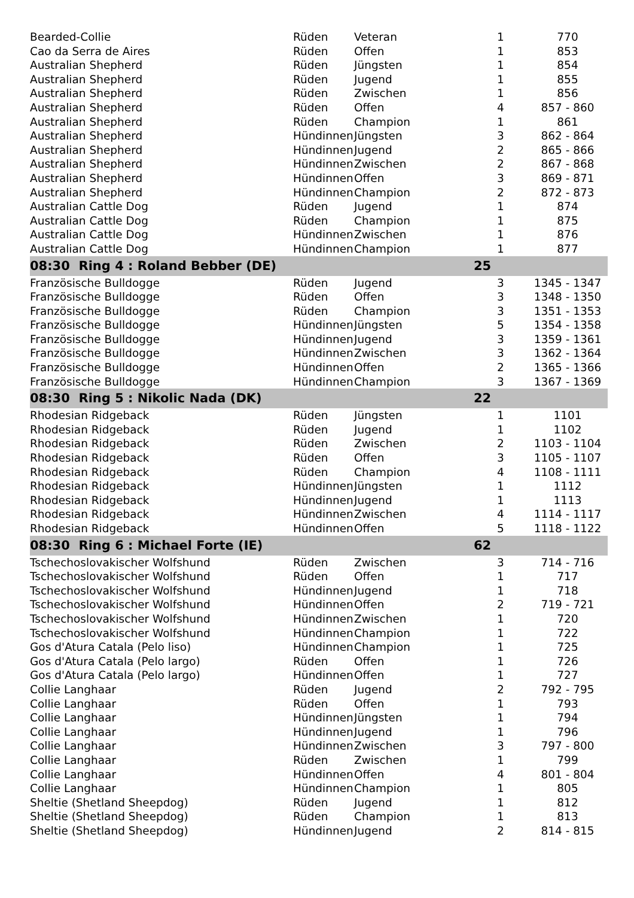| Bearded-Collie | Rüden | Veteran | 1 | 770 |
| Cao da Serra de Aires | Rüden | Offen | 1 | 853 |
| Australian Shepherd | Rüden | Jüngsten | 1 | 854 |
| Australian Shepherd | Rüden | Jugend | 1 | 855 |
| Australian Shepherd | Rüden | Zwischen | 1 | 856 |
| Australian Shepherd | Rüden | Offen | 4 | 857 - 860 |
| Australian Shepherd | Rüden | Champion | 1 | 861 |
| Australian Shepherd | Hündinnen | Jüngsten | 3 | 862 - 864 |
| Australian Shepherd | Hündinnen | Jugend | 2 | 865 - 866 |
| Australian Shepherd | Hündinnen | Zwischen | 2 | 867 - 868 |
| Australian Shepherd | Hündinnen | Offen | 3 | 869 - 871 |
| Australian Shepherd | Hündinnen | Champion | 2 | 872 - 873 |
| Australian Cattle Dog | Rüden | Jugend | 1 | 874 |
| Australian Cattle Dog | Rüden | Champion | 1 | 875 |
| Australian Cattle Dog | Hündinnen | Zwischen | 1 | 876 |
| Australian Cattle Dog | Hündinnen | Champion | 1 | 877 |
| 08:30 Ring 4 : Roland Bebber (DE) | | | 25 | |
| Französische Bulldogge | Rüden | Jugend | 3 | 1345 - 1347 |
| Französische Bulldogge | Rüden | Offen | 3 | 1348 - 1350 |
| Französische Bulldogge | Rüden | Champion | 3 | 1351 - 1353 |
| Französische Bulldogge | Hündinnen | Jüngsten | 5 | 1354 - 1358 |
| Französische Bulldogge | Hündinnen | Jugend | 3 | 1359 - 1361 |
| Französische Bulldogge | Hündinnen | Zwischen | 3 | 1362 - 1364 |
| Französische Bulldogge | Hündinnen | Offen | 2 | 1365 - 1366 |
| Französische Bulldogge | Hündinnen | Champion | 3 | 1367 - 1369 |
| 08:30 Ring 5 : Nikolic Nada (DK) | | | 22 | |
| Rhodesian Ridgeback | Rüden | Jüngsten | 1 | 1101 |
| Rhodesian Ridgeback | Rüden | Jugend | 1 | 1102 |
| Rhodesian Ridgeback | Rüden | Zwischen | 2 | 1103 - 1104 |
| Rhodesian Ridgeback | Rüden | Offen | 3 | 1105 - 1107 |
| Rhodesian Ridgeback | Rüden | Champion | 4 | 1108 - 1111 |
| Rhodesian Ridgeback | Hündinnen | Jüngsten | 1 | 1112 |
| Rhodesian Ridgeback | Hündinnen | Jugend | 1 | 1113 |
| Rhodesian Ridgeback | Hündinnen | Zwischen | 4 | 1114 - 1117 |
| Rhodesian Ridgeback | Hündinnen | Offen | 5 | 1118 - 1122 |
| 08:30 Ring 6 : Michael Forte (IE) | | | 62 | |
| Tschechoslovakischer Wolfshund | Rüden | Zwischen | 3 | 714 - 716 |
| Tschechoslovakischer Wolfshund | Rüden | Offen | 1 | 717 |
| Tschechoslovakischer Wolfshund | Hündinnen | Jugend | 1 | 718 |
| Tschechoslovakischer Wolfshund | Hündinnen | Offen | 2 | 719 - 721 |
| Tschechoslovakischer Wolfshund | Hündinnen | Zwischen | 1 | 720 |
| Tschechoslovakischer Wolfshund | Hündinnen | Champion | 1 | 722 |
| Gos d'Atura Catala (Pelo liso) | Hündinnen | Champion | 1 | 725 |
| Gos d'Atura Catala (Pelo largo) | Rüden | Offen | 1 | 726 |
| Gos d'Atura Catala (Pelo largo) | Hündinnen | Offen | 1 | 727 |
| Collie Langhaar | Rüden | Jugend | 2 | 792 - 795 |
| Collie Langhaar | Rüden | Offen | 1 | 793 |
| Collie Langhaar | Hündinnen | Jüngsten | 1 | 794 |
| Collie Langhaar | Hündinnen | Jugend | 1 | 796 |
| Collie Langhaar | Hündinnen | Zwischen | 3 | 797 - 800 |
| Collie Langhaar | Rüden | Zwischen | 1 | 799 |
| Collie Langhaar | Hündinnen | Offen | 4 | 801 - 804 |
| Collie Langhaar | Hündinnen | Champion | 1 | 805 |
| Sheltie (Shetland Sheepdog) | Rüden | Jugend | 1 | 812 |
| Sheltie (Shetland Sheepdog) | Rüden | Champion | 1 | 813 |
| Sheltie (Shetland Sheepdog) | Hündinnen | Jugend | 2 | 814 - 815 |